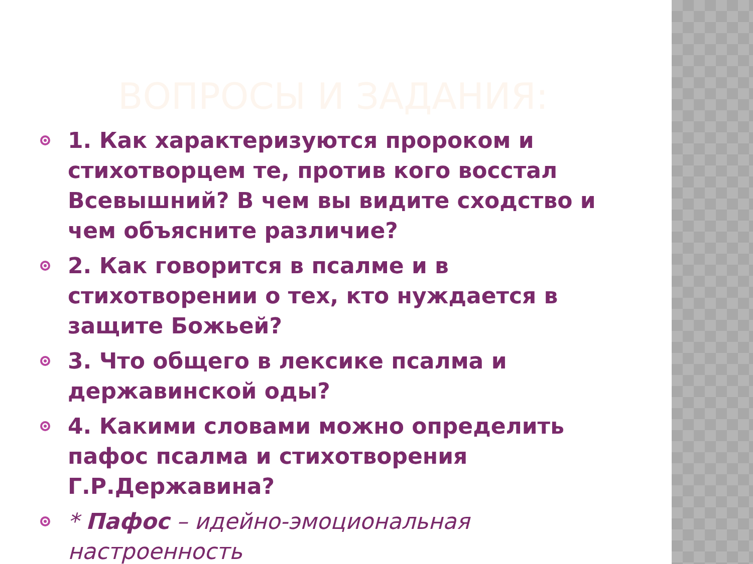ВОПРОСЫ И ЗАДАНИЯ:
1. Как характеризуются пророком и стихотворцем те, против кого восстал Всевышний? В чем вы видите сходство и чем объясните различие?
2. Как говорится в псалме и в стихотворении о тех, кто нуждается в защите Божьей?
3. Что общего в лексике псалма и державинской оды?
4. Какими словами можно определить пафос псалма и стихотворения Г.Р.Державина?
* Пафос – идейно-эмоциональная настроенность